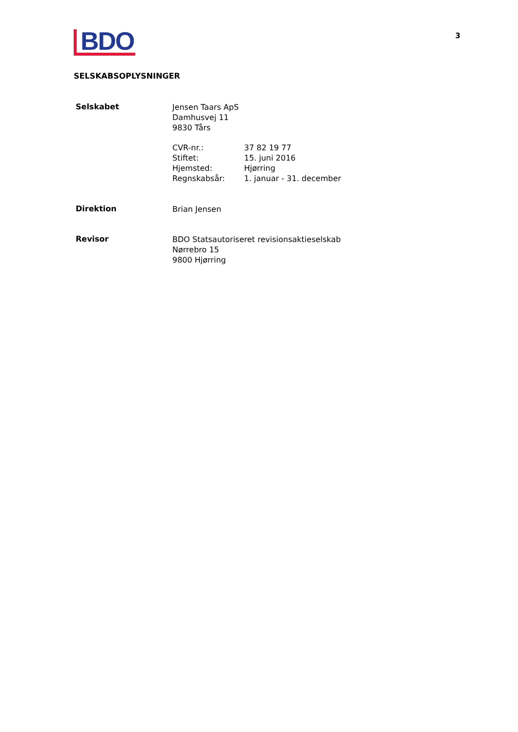BDO
3
SELSKABSOPLYSNINGER
Selskabet
Jensen Taars ApS
Damhusvej 11
9830 Tårs
CVR-nr.: 37 82 19 77 Stiftet: 15. juni 2016 Hjemsted: Hjørring Regnskabsår: 1. januar - 31. december
Direktion
Brian Jensen
Revisor
BDO Statsautoriseret revisionsaktieselskab
Nørrebro 15
9800 Hjørring